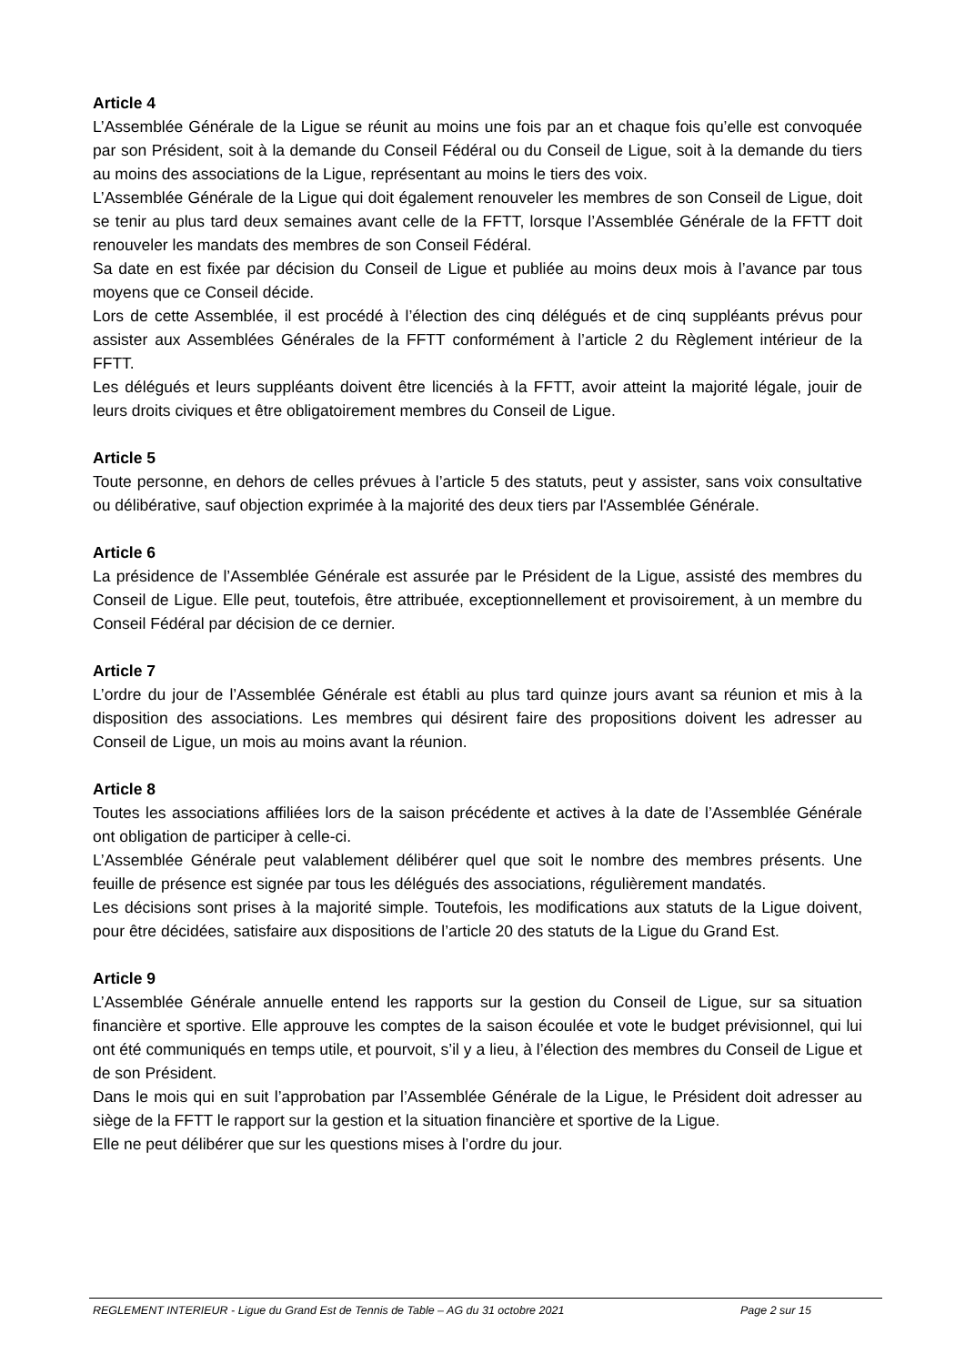Article 4
L’Assemblée Générale de la Ligue se réunit au moins une fois par an et chaque fois qu’elle est convoquée par son Président, soit à la demande du Conseil Fédéral ou du Conseil de Ligue, soit à la demande du tiers au moins des associations de la Ligue, représentant au moins le tiers des voix.
L’Assemblée Générale de la Ligue qui doit également renouveler les membres de son Conseil de Ligue, doit se tenir au plus tard deux semaines avant celle de la FFTT, lorsque l’Assemblée Générale de la FFTT doit renouveler les mandats des membres de son Conseil Fédéral.
Sa date en est fixée par décision du Conseil de Ligue et publiée au moins deux mois à l’avance par tous moyens que ce Conseil décide.
Lors de cette Assemblée, il est procédé à l’élection des cinq délégués et de cinq suppléants prévus pour assister aux Assemblées Générales de la FFTT conformément à l’article 2 du Règlement intérieur de la FFTT.
Les délégués et leurs suppléants doivent être licenciés à la FFTT, avoir atteint la majorité légale, jouir de leurs droits civiques et être obligatoirement membres du Conseil de Ligue.
Article 5
Toute personne, en dehors de celles prévues à l’article 5 des statuts, peut y assister, sans voix consultative ou délibérative, sauf objection exprimée à la majorité des deux tiers par l'Assemblée Générale.
Article 6
La présidence de l’Assemblée Générale est assurée par le Président de la Ligue, assisté des membres du Conseil de Ligue. Elle peut, toutefois, être attribuée, exceptionnellement et provisoirement, à un membre du Conseil Fédéral par décision de ce dernier.
Article 7
L’ordre du jour de l’Assemblée Générale est établi au plus tard quinze jours avant sa réunion et mis à la disposition des associations. Les membres qui désirent faire des propositions doivent les adresser au Conseil de Ligue, un mois au moins avant la réunion.
Article 8
Toutes les associations affiliées lors de la saison précédente et actives à la date de l’Assemblée Générale ont obligation de participer à celle-ci.
L’Assemblée Générale peut valablement délibérer quel que soit le nombre des membres présents. Une feuille de présence est signée par tous les délégués des associations, régulièrement mandatés.
Les décisions sont prises à la majorité simple. Toutefois, les modifications aux statuts de la Ligue doivent, pour être décidées, satisfaire aux dispositions de l’article 20 des statuts de la Ligue du Grand Est.
Article 9
L’Assemblée Générale annuelle entend les rapports sur la gestion du Conseil de Ligue, sur sa situation financière et sportive. Elle approuve les comptes de la saison écoulée et vote le budget prévisionnel, qui lui ont été communiqués en temps utile, et pourvoit, s’il y a lieu, à l’élection des membres du Conseil de Ligue et de son Président.
Dans le mois qui en suit l’approbation par l’Assemblée Générale de la Ligue, le Président doit adresser au siège de la FFTT le rapport sur la gestion et la situation financière et sportive de la Ligue.
Elle ne peut délibérer que sur les questions mises à l’ordre du jour.
REGLEMENT INTERIEUR - Ligue du Grand Est de Tennis de Table – AG du 31 octobre 2021 Page 2 sur 15